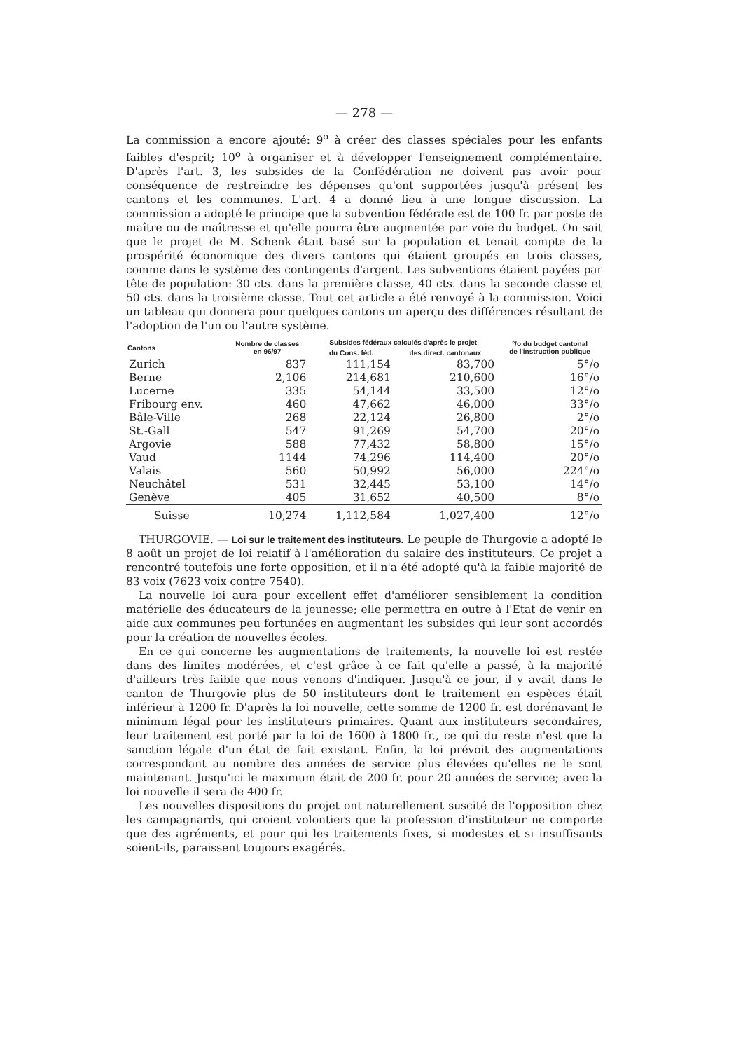— 278 —
La commission a encore ajouté: 9<sup>o</sup> à créer des classes spéciales pour les enfants faibles d'esprit; 10<sup>o</sup> à organiser et à développer l'enseignement complémentaire. D'après l'art. 3, les subsides de la Confédération ne doivent pas avoir pour conséquence de restreindre les dépenses qu'ont supportées jusqu'à présent les cantons et les communes. L'art. 4 a donné lieu à une longue discussion. La commission a adopté le principe que la subvention fédérale est de 100 fr. par poste de maître ou de maîtresse et qu'elle pourra être augmentée par voie du budget. On sait que le projet de M. Schenk était basé sur la population et tenait compte de la prospérité économique des divers cantons qui étaient groupés en trois classes, comme dans le système des contingents d'argent. Les subventions étaient payées par tête de population: 30 cts. dans la première classe, 40 cts. dans la seconde classe et 50 cts. dans la troisième classe. Tout cet article a été renvoyé à la commission. Voici un tableau qui donnera pour quelques cantons un aperçu des différences résultant de l'adoption de l'un ou l'autre système.
| Cantons | Nombre de classes en 96/97 | Subsides fédéraux calculés d'après le projet | | °/o du budget cantonal de l'instruction publique |
| --- | --- | --- | --- | --- |
| | | du Cons. féd. | des direct. cantonaux | |
| Zurich | 837 | 111,154 | 83,700 | 5°/o |
| Berne | 2,106 | 214,681 | 210,600 | 16°/o |
| Lucerne | 335 | 54,144 | 33,500 | 12°/o |
| Fribourg env. | 460 | 47,662 | 46,000 | 33°/o |
| Bâle-Ville | 268 | 22,124 | 26,800 | 2°/o |
| St.-Gall | 547 | 91,269 | 54,700 | 20°/o |
| Argovie | 588 | 77,432 | 58,800 | 15°/o |
| Vaud | 1144 | 74,296 | 114,400 | 20°/o |
| Valais | 560 | 50,992 | 56,000 | 224°/o |
| Neuchâtel | 531 | 32,445 | 53,100 | 14°/o |
| Genève | 405 | 31,652 | 40,500 | 8°/o |
| Suisse | 10,274 | 1,112,584 | 1,027,400 | 12°/o |
THURGOVIE. — Loi sur le traitement des instituteurs. Le peuple de Thurgovie a adopté le 8 août un projet de loi relatif à l'amélioration du salaire des instituteurs. Ce projet a rencontré toutefois une forte opposition, et il n'a été adopté qu'à la faible majorité de 83 voix (7623 voix contre 7540).
La nouvelle loi aura pour excellent effet d'améliorer sensiblement la condition matérielle des éducateurs de la jeunesse; elle permettra en outre à l'Etat de venir en aide aux communes peu fortunées en augmentant les subsides qui leur sont accordés pour la création de nouvelles écoles.
En ce qui concerne les augmentations de traitements, la nouvelle loi est restée dans des limites modérées, et c'est grâce à ce fait qu'elle a passé, à la majorité d'ailleurs très faible que nous venons d'indiquer. Jusqu'à ce jour, il y avait dans le canton de Thurgovie plus de 50 instituteurs dont le traitement en espèces était inférieur à 1200 fr. D'après la loi nouvelle, cette somme de 1200 fr. est dorénavant le minimum légal pour les instituteurs primaires. Quant aux instituteurs secondaires, leur traitement est porté par la loi de 1600 à 1800 fr., ce qui du reste n'est que la sanction légale d'un état de fait existant. Enfin, la loi prévoit des augmentations correspondant au nombre des années de service plus élevées qu'elles ne le sont maintenant. Jusqu'ici le maximum était de 200 fr. pour 20 années de service; avec la loi nouvelle il sera de 400 fr.
Les nouvelles dispositions du projet ont naturellement suscité de l'opposition chez les campagnards, qui croient volontiers que la profession d'instituteur ne comporte que des agréments, et pour qui les traitements fixes, si modestes et si insuffisants soient-ils, paraissent toujours exagérés.